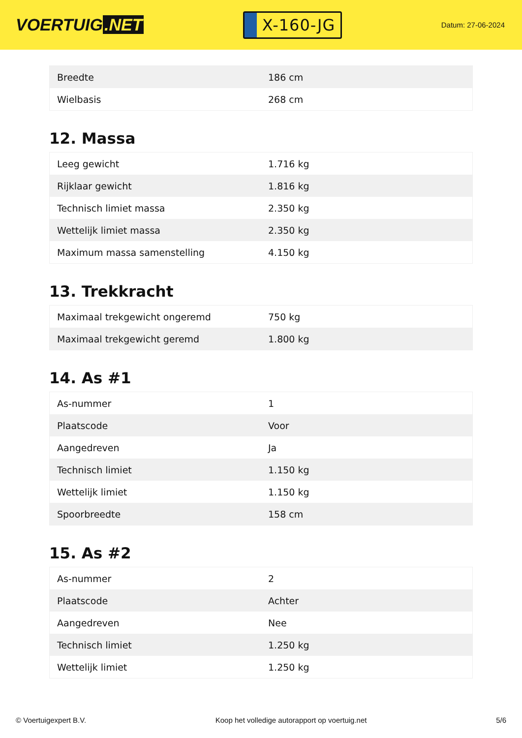VOERTUIG.NET
X-160-JG
Datum: 27-06-2024
| Breedte | 186 cm |
| Wielbasis | 268 cm |
12. Massa
| Leeg gewicht | 1.716 kg |
| Rijklaar gewicht | 1.816 kg |
| Technisch limiet massa | 2.350 kg |
| Wettelijk limiet massa | 2.350 kg |
| Maximum massa samenstelling | 4.150 kg |
13. Trekkracht
| Maximaal trekgewicht ongeremd | 750 kg |
| Maximaal trekgewicht geremd | 1.800 kg |
14. As #1
| As-nummer | 1 |
| Plaatscode | Voor |
| Aangedreven | Ja |
| Technisch limiet | 1.150 kg |
| Wettelijk limiet | 1.150 kg |
| Spoorbreedte | 158 cm |
15. As #2
| As-nummer | 2 |
| Plaatscode | Achter |
| Aangedreven | Nee |
| Technisch limiet | 1.250 kg |
| Wettelijk limiet | 1.250 kg |
© Voertuigexpert B.V. Koop het volledige autorapport op voertuig.net 5/6